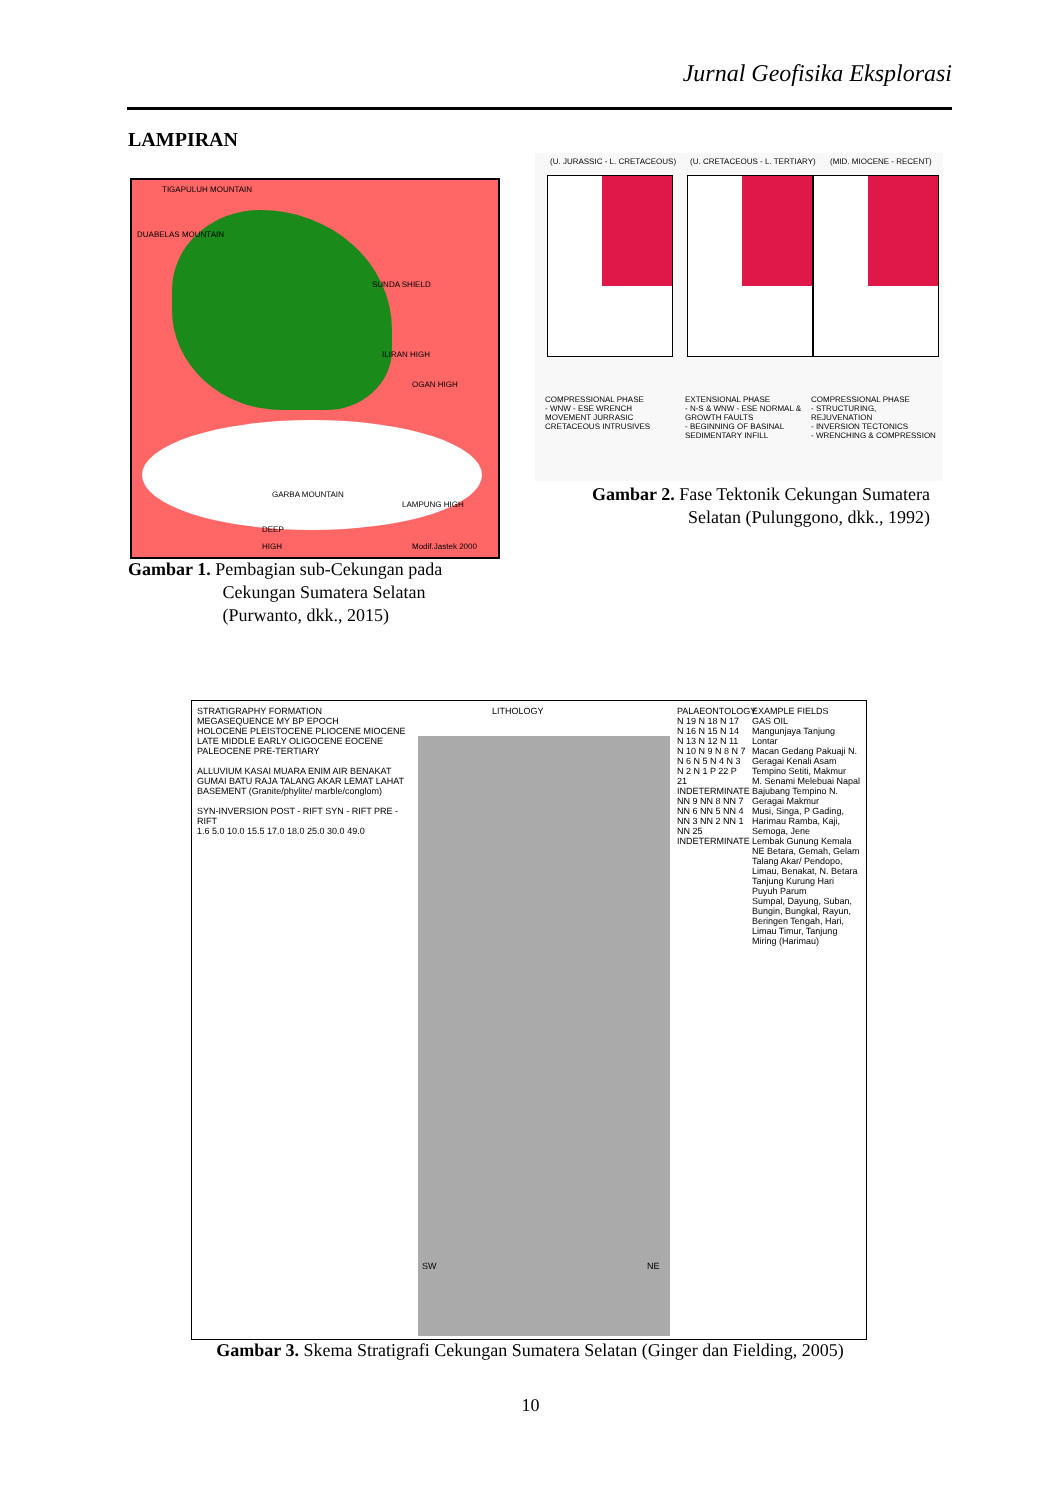Jurnal Geofisika Eksplorasi
LAMPIRAN
TIGAPULUH MOUNTAIN
DUABELAS MOUNTAIN
SUNDA SHIELD
ILIRAN HIGH
OGAN HIGH
GARBA MOUNTAIN
LAMPUNG HIGH
DEEP
HIGH Modif.Jastek 2000
Gambar 1. Pembagian sub-Cekungan pada
Cekungan Sumatera Selatan
(Purwanto, dkk., 2015)
(U. JURASSIC - L. CRETACEOUS) (U. CRETACEOUS - L. TERTIARY) (MID. MIOCENE - RECENT)
COMPRESSIONAL PHASE
- WNW - ESE WRENCH MOVEMENT JURRASIC CRETACEOUS INTRUSIVES
EXTENSIONAL PHASE
- N-S & WNW - ESE NORMAL & GROWTH FAULTS
- BEGINNING OF BASINAL SEDIMENTARY INFILL
COMPRESSIONAL PHASE
- STRUCTURING, REJUVENATION
- INVERSION TECTONICS
- WRENCHING & COMPRESSION
Gambar 2. Fase Tektonik Cekungan Sumatera Selatan (Pulunggono, dkk., 1992)
STRATIGRAPHY FORMATION
MEGASEQUENCE MY BP EPOCH
HOLOCENE PLEISTOCENE PLIOCENE MIOCENE LATE MIDDLE EARLY OLIGOCENE EOCENE PALEOCENE PRE-TERTIARY
ALLUVIUM KASAI MUARA ENIM AIR BENAKAT GUMAI BATU RAJA TALANG AKAR LEMAT LAHAT BASEMENT (Granite/phylite/ marble/conglom)
SYN-INVERSION POST - RIFT SYN - RIFT PRE - RIFT
1.6 5.0 10.0 15.5 17.0 18.0 25.0 30.0 49.0
LITHOLOGY
SW NE
PALAEONTOLOGY
N 19 N 18 N 17 N 16 N 15 N 14 N 13 N 12 N 11 N 10 N 9 N 8 N 7 N 6 N 5 N 4 N 3 N 2 N 1 P 22 P 21 INDETERMINATE
NN 9 NN 8 NN 7 NN 6 NN 5 NN 4 NN 3 NN 2 NN 1 NN 25 INDETERMINATE
EXAMPLE FIELDS
GAS OIL
Mangunjaya Tanjung Lontar
Macan Gedang Pakuaji N. Geragai Kenali Asam Tempino Setiti, Makmur
M. Senami Melebuai Napal Bajubang Tempino N. Geragai Makmur
Musi, Singa, P Gading, Harimau Ramba, Kaji, Semoga, Jene
Lembak Gunung Kemala NE Betara, Gemah, Gelam Talang Akar/ Pendopo, Limau, Benakat, N. Betara
Tanjung Kurung Hari Puyuh Parum
Sumpal, Dayung, Suban, Bungin, Bungkal, Rayun, Beringen Tengah, Hari, Limau Timur, Tanjung Miring (Harimau)
Gambar 3. Skema Stratigrafi Cekungan Sumatera Selatan (Ginger dan Fielding, 2005)
10